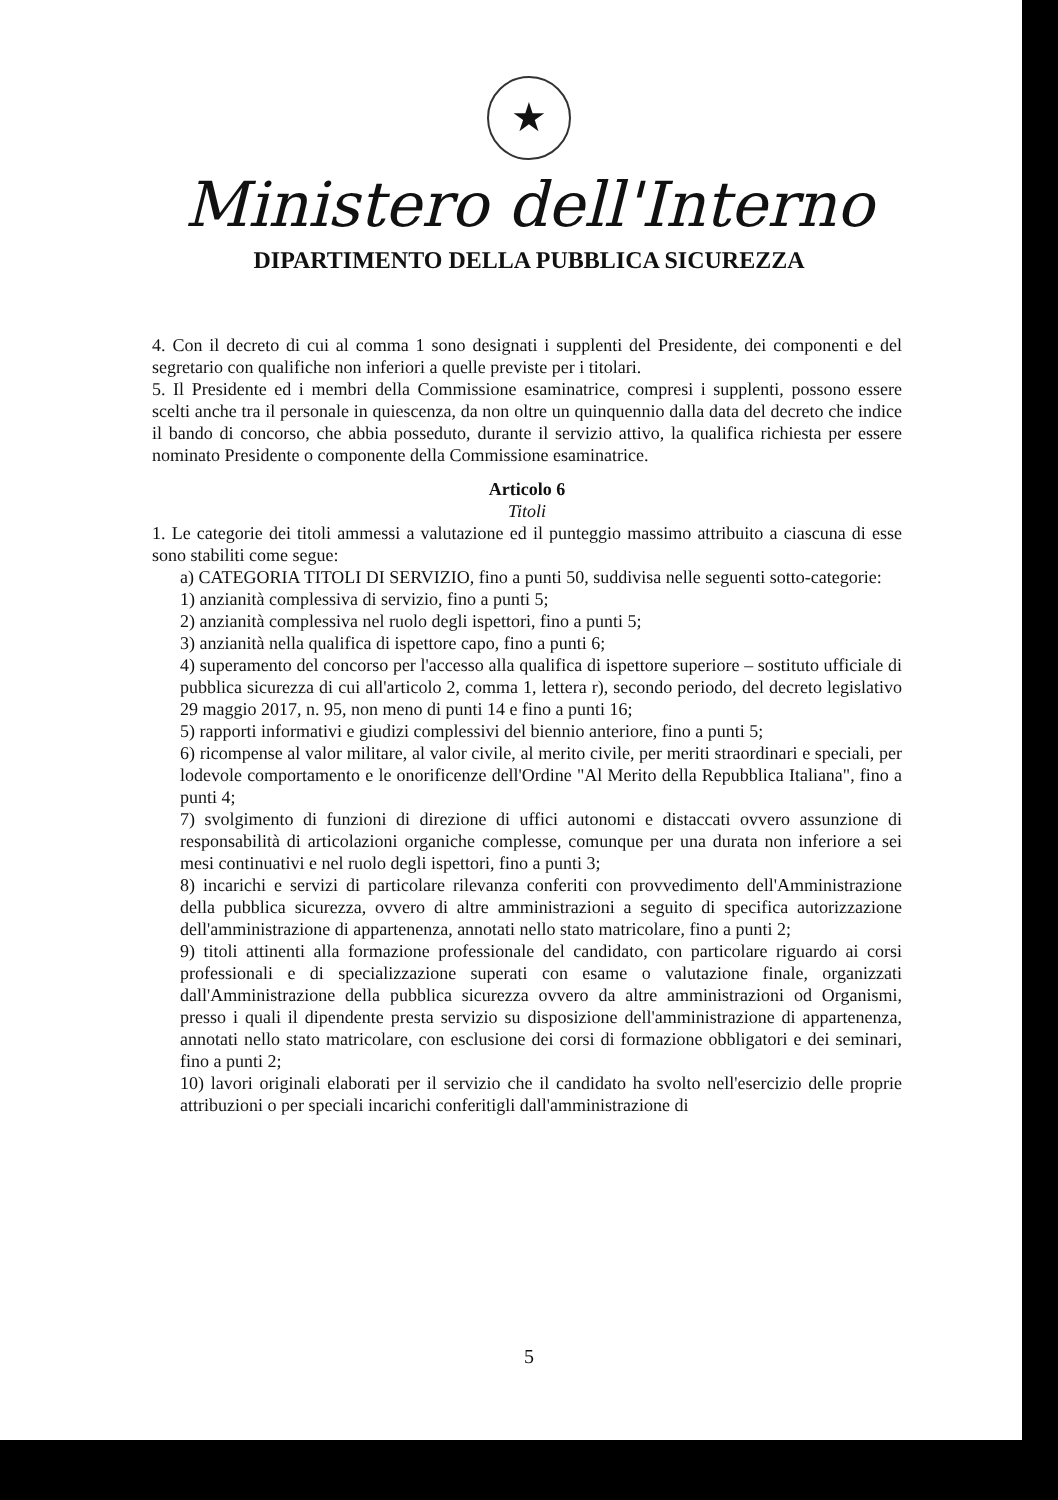★
Ministero dell'Interno
DIPARTIMENTO DELLA PUBBLICA SICUREZZA
4. Con il decreto di cui al comma 1 sono designati i supplenti del Presidente, dei componenti e del segretario con qualifiche non inferiori a quelle previste per i titolari.
5. Il Presidente ed i membri della Commissione esaminatrice, compresi i supplenti, possono essere scelti anche tra il personale in quiescenza, da non oltre un quinquennio dalla data del decreto che indice il bando di concorso, che abbia posseduto, durante il servizio attivo, la qualifica richiesta per essere nominato Presidente o componente della Commissione esaminatrice.
Articolo 6
Titoli
1. Le categorie dei titoli ammessi a valutazione ed il punteggio massimo attribuito a ciascuna di esse sono stabiliti come segue:
a) CATEGORIA TITOLI DI SERVIZIO, fino a punti 50, suddivisa nelle seguenti sotto-categorie:
1) anzianità complessiva di servizio, fino a punti 5;
2) anzianità complessiva nel ruolo degli ispettori, fino a punti 5;
3) anzianità nella qualifica di ispettore capo, fino a punti 6;
4) superamento del concorso per l'accesso alla qualifica di ispettore superiore – sostituto ufficiale di pubblica sicurezza di cui all'articolo 2, comma 1, lettera r), secondo periodo, del decreto legislativo 29 maggio 2017, n. 95, non meno di punti 14 e fino a punti 16;
5) rapporti informativi e giudizi complessivi del biennio anteriore, fino a punti 5;
6) ricompense al valor militare, al valor civile, al merito civile, per meriti straordinari e speciali, per lodevole comportamento e le onorificenze dell'Ordine "Al Merito della Repubblica Italiana", fino a punti 4;
7) svolgimento di funzioni di direzione di uffici autonomi e distaccati ovvero assunzione di responsabilità di articolazioni organiche complesse, comunque per una durata non inferiore a sei mesi continuativi e nel ruolo degli ispettori, fino a punti 3;
8) incarichi e servizi di particolare rilevanza conferiti con provvedimento dell'Amministrazione della pubblica sicurezza, ovvero di altre amministrazioni a seguito di specifica autorizzazione dell'amministrazione di appartenenza, annotati nello stato matricolare, fino a punti 2;
9) titoli attinenti alla formazione professionale del candidato, con particolare riguardo ai corsi professionali e di specializzazione superati con esame o valutazione finale, organizzati dall'Amministrazione della pubblica sicurezza ovvero da altre amministrazioni od Organismi, presso i quali il dipendente presta servizio su disposizione dell'amministrazione di appartenenza, annotati nello stato matricolare, con esclusione dei corsi di formazione obbligatori e dei seminari, fino a punti 2;
10) lavori originali elaborati per il servizio che il candidato ha svolto nell'esercizio delle proprie attribuzioni o per speciali incarichi conferitigli dall'amministrazione di
5